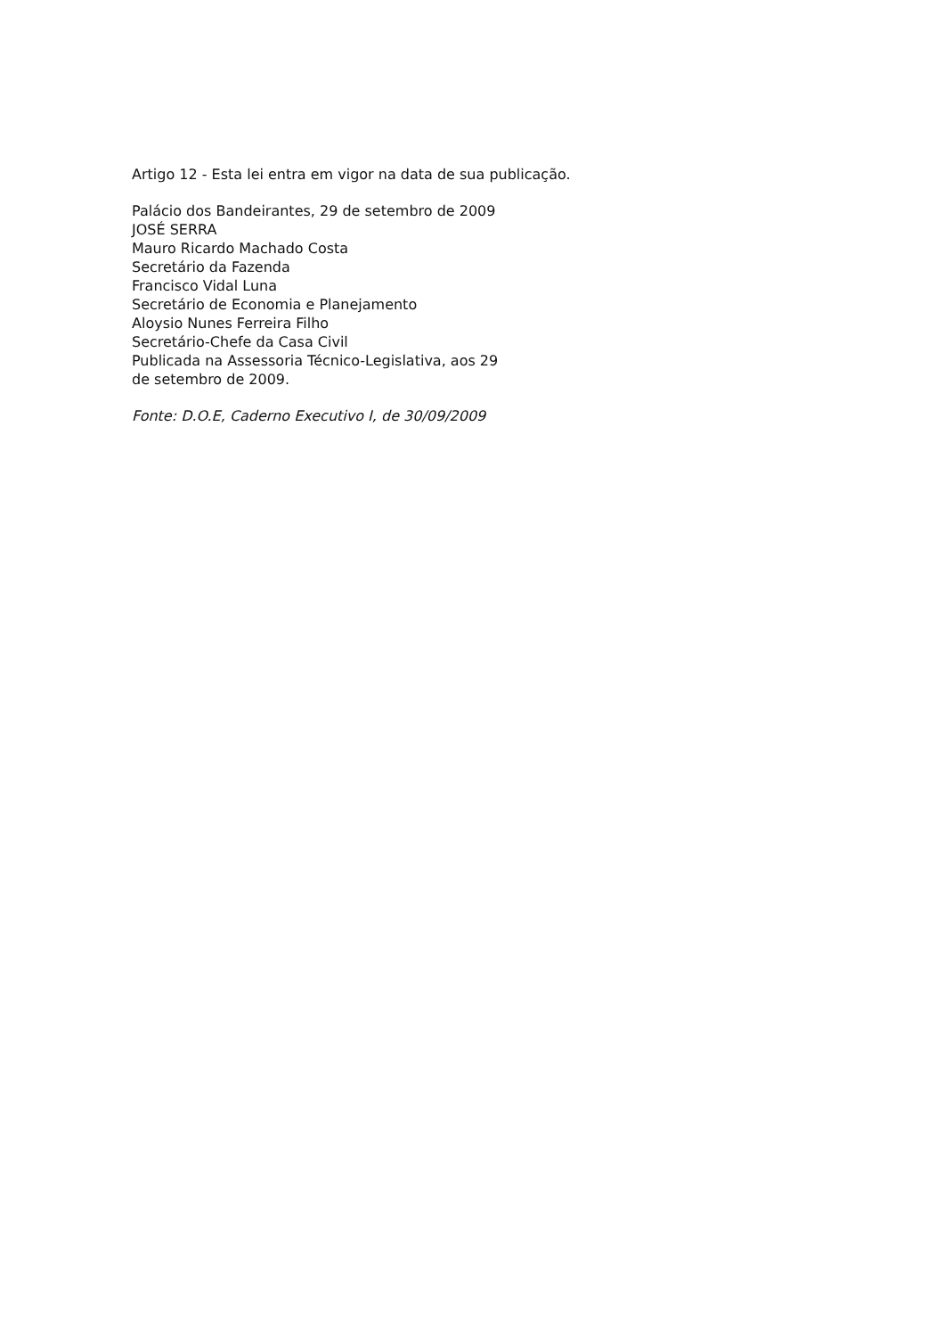Artigo 12 - Esta lei entra em vigor na data de sua publicação.
Palácio dos Bandeirantes, 29 de setembro de 2009
JOSÉ SERRA
Mauro Ricardo Machado Costa
Secretário da Fazenda
Francisco Vidal Luna
Secretário de Economia e Planejamento
Aloysio Nunes Ferreira Filho
Secretário-Chefe da Casa Civil
Publicada na Assessoria Técnico-Legislativa, aos 29
de setembro de 2009.
Fonte: D.O.E, Caderno Executivo I, de 30/09/2009